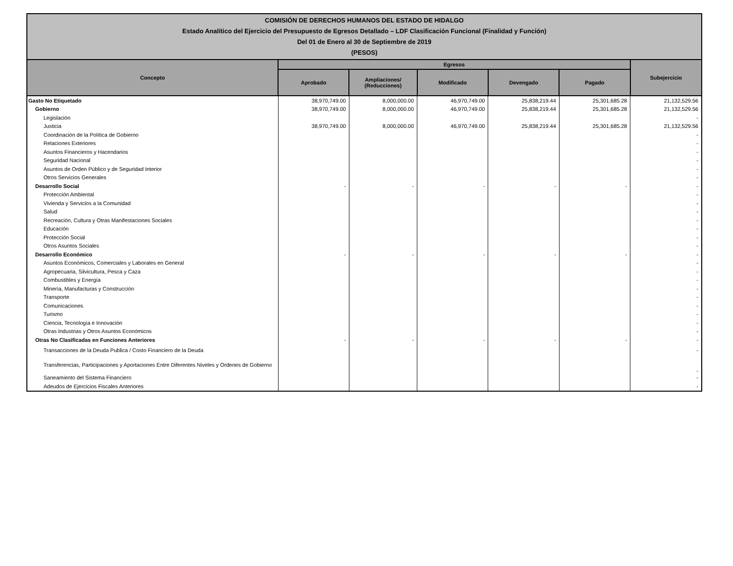COMISIÓN DE DERECHOS HUMANOS DEL ESTADO DE HIDALGO
Estado Analítico del Ejercicio del Presupuesto de Egresos Detallado – LDF Clasificación Funcional (Finalidad y Función)
Del 01 de Enero al 30 de Septiembre de 2019
(PESOS)
| Concepto | Egresos | | | | | Subejercicio |
| --- | --- | --- | --- | --- | --- | --- |
| | Aprobado | Ampliaciones/ (Reducciones) | Modificado | Devengado | Pagado | |
| Gasto No Etiquetado | 38,970,749.00 | 8,000,000.00 | 46,970,749.00 | 25,838,219.44 | 25,301,685.28 | 21,132,529.56 |
| Gobierno | 38,970,749.00 | 8,000,000.00 | 46,970,749.00 | 25,838,219.44 | 25,301,685.28 | 21,132,529.56 |
| Legislación | | | | | | - |
| Justicia | 38,970,749.00 | 8,000,000.00 | 46,970,749.00 | 25,838,219.44 | 25,301,685.28 | 21,132,529.56 |
| Coordinación de la Política de Gobierno | | | | | | - |
| Relaciones Exteriores | | | | | | - |
| Asuntos Financieros y Hacendarios | | | | | | - |
| Seguridad Nacional | | | | | | - |
| Asuntos de Orden Público y de Seguridad Interior | | | | | | - |
| Otros Servicios Generales | | | | | | - |
| Desarrollo Social | - | - | - | - | - | - |
| Protección Ambiental | | | | | | - |
| Vivienda y Servicios a la Comunidad | | | | | | - |
| Salud | | | | | | - |
| Recreación, Cultura y Otras Manifestaciones Sociales | | | | | | - |
| Educación | | | | | | - |
| Protección Social | | | | | | - |
| Otros Asuntos Sociales | | | | | | - |
| Desarrollo Económico | - | - | - | - | - | - |
| Asuntos Económicos, Comerciales y Laborales en General | | | | | | - |
| Agropecuaria, Silvicultura, Pesca y Caza | | | | | | - |
| Combustibles y Energía | | | | | | - |
| Minería, Manufacturas y Construcción | | | | | | - |
| Transporte | | | | | | - |
| Comunicaciones | | | | | | - |
| Turismo | | | | | | - |
| Ciencia, Tecnología e Innovación | | | | | | - |
| Otras Industrias y Otros Asuntos Económicos | | | | | | - |
| Otras No Clasificadas en Funciones Anteriores | - | - | - | - | - | - |
| Transacciones de la Deuda Publica / Costo Financiero de la Deuda | | | | | | - |
| Transferencias, Participaciones y Aportaciones Entre Diferentes Niveles y Ordenes de Gobierno | | | | | | - |
| Saneamiento del Sistema Financiero | | | | | | - |
| Adeudos de Ejercicios Fiscales Anteriores | | | | | | - |